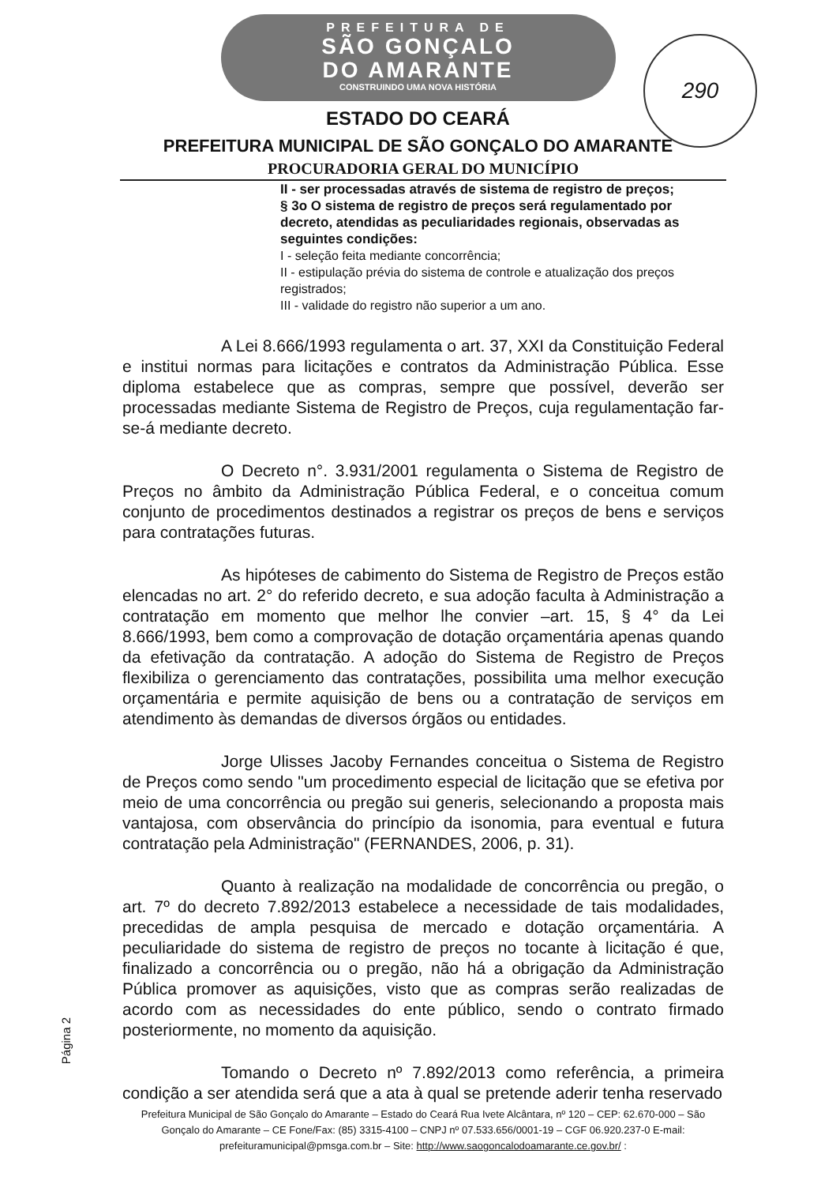PREFEITURA DE
SÃO GONÇALO
DO AMARANTE
CONSTRUINDO UMA NOVA HISTÓRIA
290
ESTADO DO CEARÁ
PREFEITURA MUNICIPAL DE SÃO GONÇALO DO AMARANTE
PROCURADORIA GERAL DO MUNICÍPIO
II - ser processadas através de sistema de registro de preços;
§ 3o O sistema de registro de preços será regulamentado por decreto, atendidas as peculiaridades regionais, observadas as seguintes condições:
I - seleção feita mediante concorrência;
II - estipulação prévia do sistema de controle e atualização dos preços registrados;
III - validade do registro não superior a um ano.
A Lei 8.666/1993 regulamenta o art. 37, XXI da Constituição Federal e institui normas para licitações e contratos da Administração Pública. Esse diploma estabelece que as compras, sempre que possível, deverão ser processadas mediante Sistema de Registro de Preços, cuja regulamentação far-se-á mediante decreto.
O Decreto n°. 3.931/2001 regulamenta o Sistema de Registro de Preços no âmbito da Administração Pública Federal, e o conceitua comum conjunto de procedimentos destinados a registrar os preços de bens e serviços para contratações futuras.
As hipóteses de cabimento do Sistema de Registro de Preços estão elencadas no art. 2° do referido decreto, e sua adoção faculta à Administração a contratação em momento que melhor lhe convier –art. 15, § 4° da Lei 8.666/1993, bem como a comprovação de dotação orçamentária apenas quando da efetivação da contratação. A adoção do Sistema de Registro de Preços flexibiliza o gerenciamento das contratações, possibilita uma melhor execução orçamentária e permite aquisição de bens ou a contratação de serviços em atendimento às demandas de diversos órgãos ou entidades.
Jorge Ulisses Jacoby Fernandes conceitua o Sistema de Registro de Preços como sendo "um procedimento especial de licitação que se efetiva por meio de uma concorrência ou pregão sui generis, selecionando a proposta mais vantajosa, com observância do princípio da isonomia, para eventual e futura contratação pela Administração" (FERNANDES, 2006, p. 31).
Quanto à realização na modalidade de concorrência ou pregão, o art. 7º do decreto 7.892/2013 estabelece a necessidade de tais modalidades, precedidas de ampla pesquisa de mercado e dotação orçamentária. A peculiaridade do sistema de registro de preços no tocante à licitação é que, finalizado a concorrência ou o pregão, não há a obrigação da Administração Pública promover as aquisições, visto que as compras serão realizadas de acordo com as necessidades do ente público, sendo o contrato firmado posteriormente, no momento da aquisição.
Tomando o Decreto nº 7.892/2013 como referência, a primeira condição a ser atendida será que a ata à qual se pretende aderir tenha reservado
Prefeitura Municipal de São Gonçalo do Amarante – Estado do Ceará Rua Ivete Alcântara, nº 120 – CEP: 62.670-000 – São Gonçalo do Amarante – CE Fone/Fax: (85) 3315-4100 – CNPJ nº 07.533.656/0001-19 – CGF 06.920.237-0 E-mail: prefeituramunicipal@pmsga.com.br – Site: http://www.saogoncalodoamarante.ce.gov.br/ :
Página 2